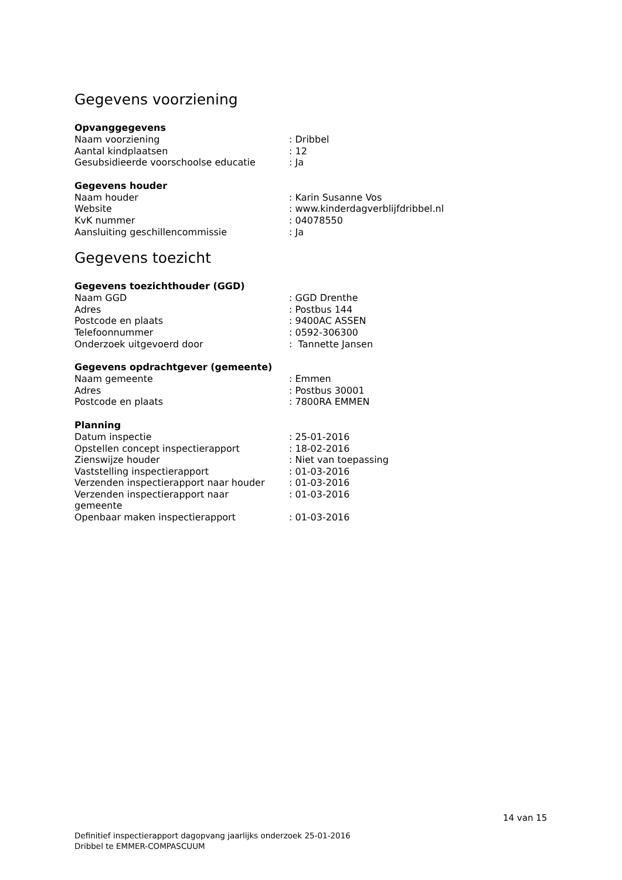Gegevens voorziening
Opvanggegevens
| Naam voorziening | : Dribbel |
| Aantal kindplaatsen | : 12 |
| Gesubsidieerde voorschoolse educatie | : Ja |
Gegevens houder
| Naam houder | : Karin Susanne Vos |
| Website | : www.kinderdagverblijfdribbel.nl |
| KvK nummer | : 04078550 |
| Aansluiting geschillencommissie | : Ja |
Gegevens toezicht
Gegevens toezichthouder (GGD)
| Naam GGD | : GGD Drenthe |
| Adres | : Postbus 144 |
| Postcode en plaats | : 9400AC ASSEN |
| Telefoonnummer | : 0592-306300 |
| Onderzoek uitgevoerd door | : Tannette Jansen |
Gegevens opdrachtgever (gemeente)
| Naam gemeente | : Emmen |
| Adres | : Postbus 30001 |
| Postcode en plaats | : 7800RA EMMEN |
Planning
| Datum inspectie | : 25-01-2016 |
| Opstellen concept inspectierapport | : 18-02-2016 |
| Zienswijze houder | : Niet van toepassing |
| Vaststelling inspectierapport | : 01-03-2016 |
| Verzenden inspectierapport naar houder | : 01-03-2016 |
| Verzenden inspectierapport naar gemeente | : 01-03-2016 |
| Openbaar maken inspectierapport | : 01-03-2016 |
14 van 15
Definitief inspectierapport dagopvang jaarlijks onderzoek 25-01-2016
Dribbel te EMMER-COMPASCUUM